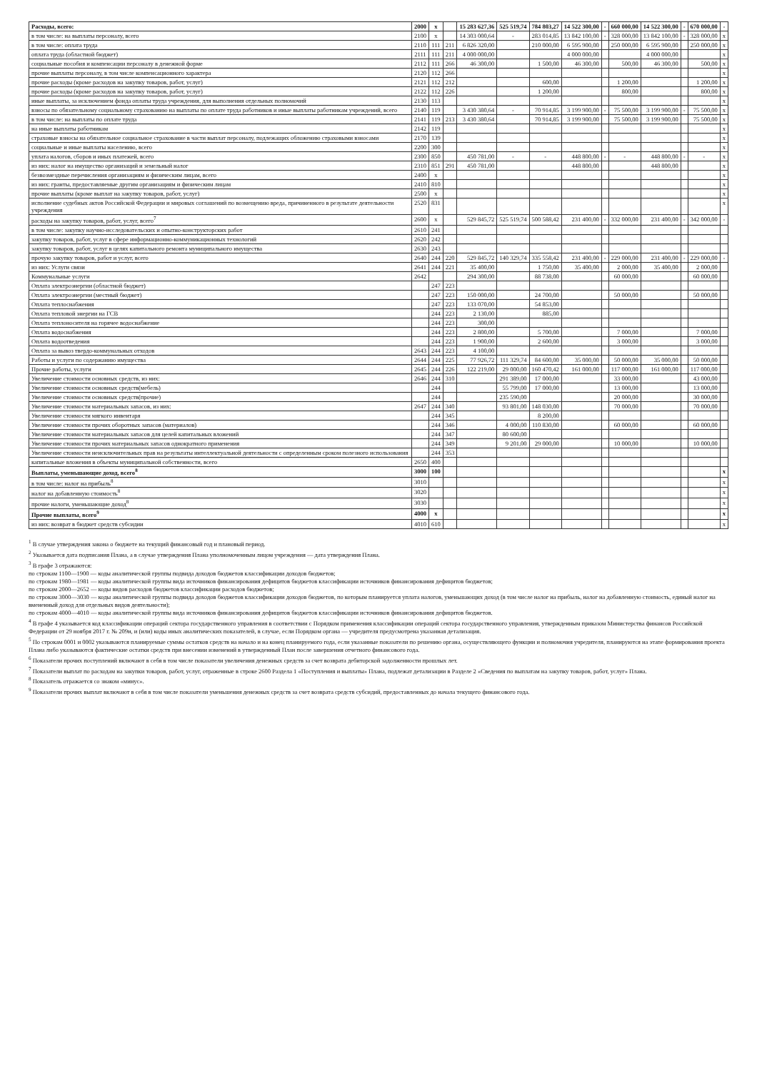| Расходы, всего: | 2000 | x | | 15 283 627,36 | 525 519,74 | 784 803,27 | 14 522 300,00 | - | 660 000,00 | 14 522 300,00 | - | 670 000,00 | - |
| в том числе: на выплаты персоналу, всего | 2100 | x | | 14 303 000,64 | - | 283 014,85 | 13 842 100,00 | - | 328 000,00 | 13 842 100,00 | - | 328 000,00 | x |
| в том числе: оплата труда | 2110 | 111 | 211 | 6 826 320,00 | | 210 000,00 | 6 595 900,00 | | 250 000,00 | 6 595 900,00 | | 250 000,00 | x |
| оплата труда (областной бюджет) | 2111 | 111 | 211 | 4 000 000,00 | | | 4 000 000,00 | | | 4 000 000,00 | | | x |
| социальные пособия и компенсации персоналу в денежной форме | 2112 | 111 | 266 | 46 300,00 | | 1 500,00 | 46 300,00 | | 500,00 | 46 300,00 | | 500,00 | x |
| прочие выплаты персоналу, в том числе компенсационного характера | 2120 | 112 | 266 | | | | | | | | | | x |
| прочие расходы (кроме расходов на закупку товаров, работ, услуг) | 2121 | 112 | 212 | | | 600,00 | | | 1 200,00 | | | 1 200,00 | x |
| прочие расходы (кроме расходов на закупку товаров, работ, услуг) | 2122 | 112 | 226 | | | 1 200,00 | | | 800,00 | | | 800,00 | x |
| иные выплаты, за исключением фонда оплаты труда учреждения, для выполнения отдельных полномочий | 2130 | 113 | | | | | | | | | | | x |
| взносы по обязательному социальному страхованию на выплаты по оплате труда работников и иные выплаты работникам учреждений, всего | 2140 | 119 | | 3 430 380,64 | - | 70 914,85 | 3 199 900,00 | - | 75 500,00 | 3 199 900,00 | - | 75 500,00 | x |
| в том числе: на выплаты по оплате труда | 2141 | 119 | 213 | 3 430 380,64 | | 70 914,85 | 3 199 900,00 | | 75 500,00 | 3 199 900,00 | | 75 500,00 | x |
| на иные выплаты работникам | 2142 | 119 | | | | | | | | | | | x |
| страховые взносы на обязательное социальное страхование в части выплат персоналу, подлежащих обложению страховыми взносами | 2170 | 139 | | | | | | | | | | | x |
| социальные и иные выплаты населению, всего | 2200 | 300 | | | | | | | | | | | x |
| уплата налогов, сборов и иных платежей, всего | 2300 | 850 | | 450 781,00 | - | - | 448 800,00 | - | - | 448 800,00 | - | - | x |
| из них: налог на имущество организаций и земельный налог | 2310 | 851 | 291 | 450 781,00 | | | 448 800,00 | | | 448 800,00 | | | x |
| безвозмездные перечисления организациям и физическим лицам, всего | 2400 | x | | | | | | | | | | | x |
| из них: гранты, предоставляемые другим организациям и физическим лицам | 2410 | 810 | | | | | | | | | | | x |
| прочие выплаты (кроме выплат на закупку товаров, работ, услуг) | 2500 | x | | | | | | | | | | | x |
| исполнение судебных актов Российской Федерации и мировых соглашений по возмещению вреда, причиненного в результате деятельности учреждения | 2520 | 831 | | | | | | | | | | | x |
| расходы на закупку товаров, работ, услуг, всего<sup>7</sup> | 2600 | x | | 529 845,72 | 525 519,74 | 500 588,42 | 231 400,00 | - | 332 000,00 | 231 400,00 | - | 342 000,00 | - |
| в том числе: закупку научно-исследовательских и опытно-конструкторских работ | 2610 | 241 | | | | | | | | | | | |
| закупку товаров, работ, услуг в сфере информационно-коммуникационных технологий | 2620 | 242 | | | | | | | | | | | |
| закупку товаров, работ, услуг в целях капитального ремонта муниципального имущества | 2630 | 243 | | | | | | | | | | | |
| прочую закупку товаров, работ и услуг, всего | 2640 | 244 | 220 | 529 845,72 | 140 329,74 | 335 558,42 | 231 400,00 | - | 229 000,00 | 231 400,00 | - | 229 000,00 | - |
| из них: Услуги связи | 2641 | 244 | 221 | 35 400,00 | | 1 750,00 | 35 400,00 | | 2 000,00 | 35 400,00 | | 2 000,00 | |
| Коммунальные услуги | 2642 | | | 294 300,00 | | 88 738,00 | | | 60 000,00 | | | 60 000,00 | |
| Оплата электроэнергии (областной бюджет) | | 247 | 223 | | | | | | | | | | |
| Оплата электроэнергии (местный бюджет) | | 247 | 223 | 150 000,00 | | 24 700,00 | | | 50 000,00 | | | 50 000,00 | |
| Оплата теплоснабжения | | 247 | 223 | 133 070,00 | | 54 853,00 | | | | | | | |
| Оплата тепловой энергии на ГСВ | | 244 | 223 | 2 130,00 | | 885,00 | | | | | | | |
| Оплата теплоносителя на горячее водоснабжение | | 244 | 223 | 300,00 | | | | | | | | | |
| Оплата водоснабжения | | 244 | 223 | 2 800,00 | | 5 700,00 | | | 7 000,00 | | | 7 000,00 | |
| Оплата водоотведения | | 244 | 223 | 1 900,00 | | 2 600,00 | | | 3 000,00 | | | 3 000,00 | |
| Оплата за вывоз твердо-коммунальных отходов | 2643 | 244 | 223 | 4 100,00 | | | | | | | | | |
| Работы и услуги по содержанию имущества | 2644 | 244 | 225 | 77 926,72 | 111 329,74 | 84 600,00 | 35 000,00 | | 50 000,00 | 35 000,00 | | 50 000,00 | |
| Прочие работы, услуги | 2645 | 244 | 226 | 122 219,00 | 29 000,00 | 160 470,42 | 161 000,00 | | 117 000,00 | 161 000,00 | | 117 000,00 | |
| Увеличение стоимости основных средств, из них: | 2646 | 244 | 310 | | 291 389,00 | 17 000,00 | | | 33 000,00 | | | 43 000,00 | |
| Увеличение стоимости основных средств(мебель) | | 244 | | | 55 799,00 | 17 000,00 | | | 13 000,00 | | | 13 000,00 | |
| Увеличение стоимости основных средств(прочие) | | 244 | | | 235 590,00 | | | | 20 000,00 | | | 30 000,00 | |
| Увеличение стоимости материальных запасов, из них: | 2647 | 244 | 340 | | 93 801,00 | 148 030,00 | | | 70 000,00 | | | 70 000,00 | |
| Увеличение стоимости мягкого инвентаря | | 244 | 345 | | | 8 200,00 | | | | | | | |
| Увеличение стоимости прочих оборотных запасов (материалов) | | 244 | 346 | | 4 000,00 | 110 830,00 | | | 60 000,00 | | | 60 000,00 | |
| Увеличение стоимости материальных запасов для целей капитальных вложений | | 244 | 347 | | 80 600,00 | | | | | | | | |
| Увеличение стоимости прочих материальных запасов однократного применения | | 244 | 349 | | 9 201,00 | 29 000,00 | | | 10 000,00 | | | 10 000,00 | |
| Увеличение стоимости неисключительных прав на результаты интеллектуальной деятельности с определенным сроком полезного использования | | 244 | 353 | | | | | | | | | | |
| капитальные вложения в объекты муниципальной собственности, всего | 2650 | 400 | | | | | | | | | | | |
| Выплаты, уменьшающие доход, всего<sup>8</sup> | 3000 | 100 | | | | | | | | | | | x |
| в том числе: налог на прибыль<sup>8</sup> | 3010 | | | | | | | | | | | | x |
| налог на добавленную стоимость<sup>8</sup> | 3020 | | | | | | | | | | | | x |
| прочие налоги, уменьшающие доход<sup>8</sup> | 3030 | | | | | | | | | | | | x |
| Прочие выплаты, всего<sup>9</sup> | 4000 | x | | | | | | | | | | | x |
| из них: возврат в бюджет средств субсидии | 4010 | 610 | | | | | | | | | | | x |
<sup>1</sup> В случае утверждения закона о бюджете на текущий финансовый год и плановый период.
<sup>2</sup> Указывается дата подписания Плана, а в случае утверждения Плана уполномоченным лицом учреждения — дата утверждения Плана.
<sup>3</sup> В графе 3 отражаются:
по строкам 1100—1900 — коды аналитической группы подвида доходов бюджетов классификации доходов бюджетов;
по строкам 1980—1981 — коды аналитической группы вида источников финансирования дефицитов бюджетов классификации источников финансирования дефицитов бюджетов;
по строкам 2000—2652 — коды видов расходов бюджетов классификации расходов бюджетов;
по строкам 3000—3030 — коды аналитической группы подвида доходов бюджетов классификации доходов бюджетов, по которым планируется уплата налогов, уменьшающих доход (в том числе налог на прибыль, налог на добавленную стоимость, единый налог на вмененный доход для отдельных видов деятельности);
по строкам 4000—4010 — коды аналитической группы вида источников финансирования дефицитов бюджетов классификации источников финансирования дефицитов бюджетов.
<sup>4</sup> В графе 4 указывается код классификации операций сектора государственного управления в соответствии с Порядком применения классификации операций сектора государственного управления, утвержденным приказом Министерства финансов Российской Федерации от 29 ноября 2017 г. № 209н, и (или) коды иных аналитических показателей, в случае, если Порядком органа — учредителя предусмотрена указанная детализация.
<sup>5</sup> По строкам 0001 и 0002 указываются планируемые суммы остатков средств на начало и на конец планируемого года, если указанные показатели по решению органа, осуществляющего функции и полномочия учредителя, планируются на этапе формирования проекта Плана либо указываются фактические остатки средств при внесении изменений в утвержденный План после завершения отчетного финансового года.
<sup>6</sup> Показатели прочих поступлений включают в себя в том числе показатели увеличения денежных средств за счет возврата дебиторской задолженности прошлых лет.
<sup>7</sup> Показатели выплат по расходам на закупки товаров, работ, услуг, отраженные в строке 2600 Раздела 1 «Поступления и выплаты» Плана, подлежат детализации в Разделе 2 «Сведения по выплатам на закупку товаров, работ, услуг» Плана.
<sup>8</sup> Показатель отражается со знаком «минус».
<sup>9</sup> Показатели прочих выплат включают в себя в том числе показатели уменьшения денежных средств за счет возврата средств субсидий, предоставленных до начала текущего финансового года.